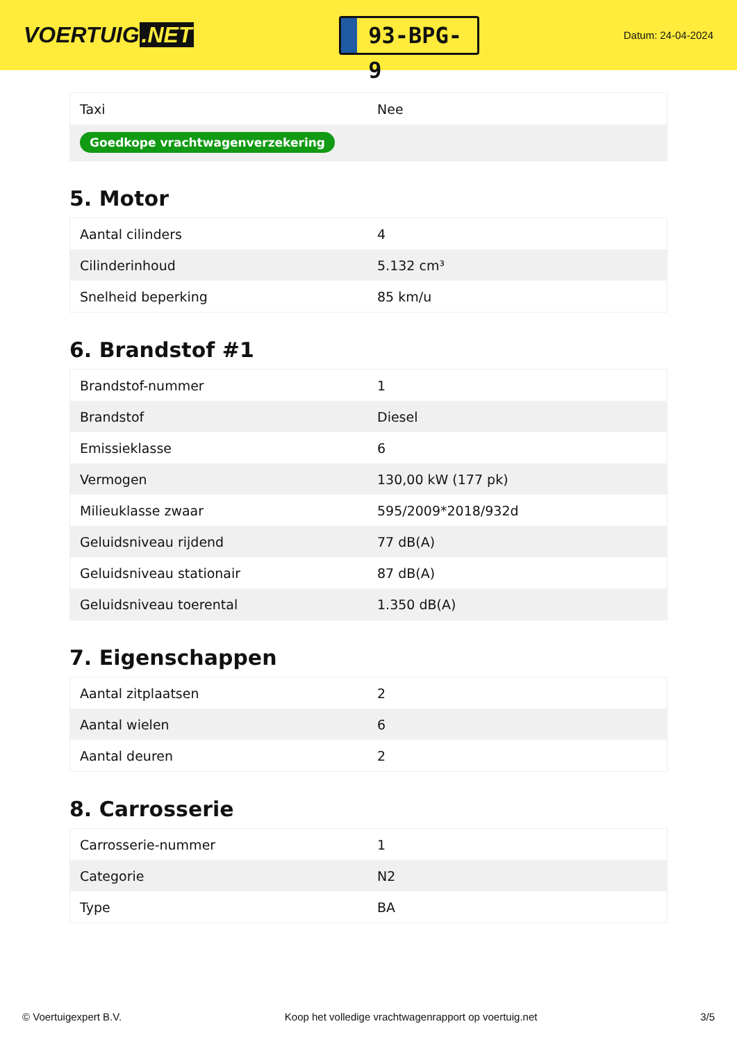VOERTUIG.NET
93-BPG-9
Datum: 24-04-2024
| Taxi | Nee |
| Goedkope vrachtwagenverzekering | |
5. Motor
| Aantal cilinders | 4 |
| Cilinderinhoud | 5.132 cm³ |
| Snelheid beperking | 85 km/u |
6. Brandstof #1
| Brandstof-nummer | 1 |
| Brandstof | Diesel |
| Emissieklasse | 6 |
| Vermogen | 130,00 kW (177 pk) |
| Milieuklasse zwaar | 595/2009*2018/932d |
| Geluidsniveau rijdend | 77 dB(A) |
| Geluidsniveau stationair | 87 dB(A) |
| Geluidsniveau toerental | 1.350 dB(A) |
7. Eigenschappen
| Aantal zitplaatsen | 2 |
| Aantal wielen | 6 |
| Aantal deuren | 2 |
8. Carrosserie
| Carrosserie-nummer | 1 |
| Categorie | N2 |
| Type | BA |
© Voertuigexpert B.V. Koop het volledige vrachtwagenrapport op voertuig.net 3/5